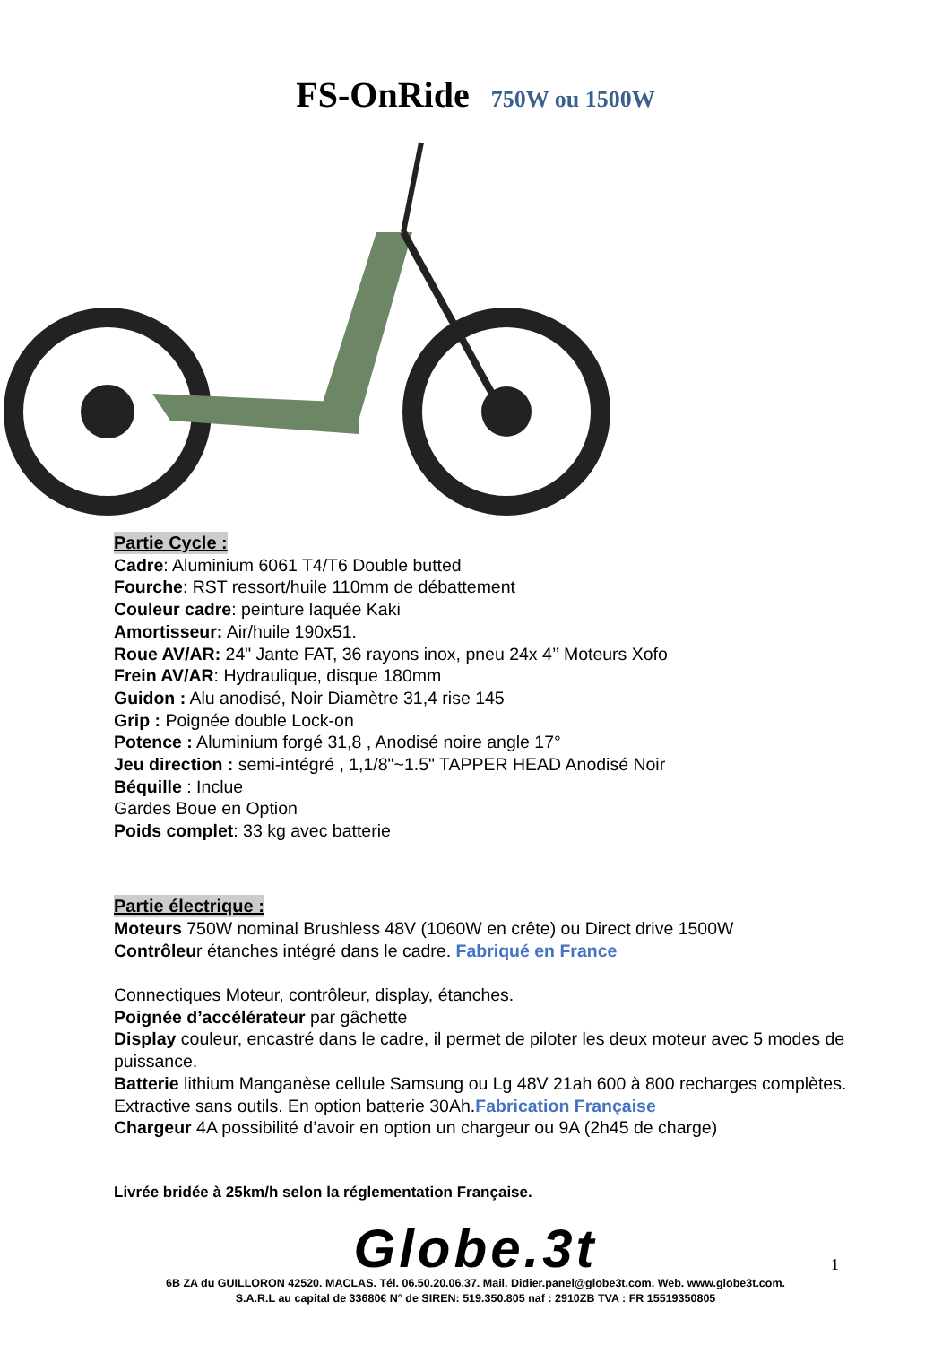FS-OnRide 750W ou 1500W
Partie Cycle :
Cadre: Aluminium 6061 T4/T6 Double butted
Fourche: RST ressort/huile 110mm de débattement
Couleur cadre: peinture laquée Kaki
Amortisseur: Air/huile 190x51.
Roue AV/AR: 24" Jante FAT, 36 rayons inox, pneu 24x 4’’ Moteurs Xofo
Frein AV/AR: Hydraulique, disque 180mm
Guidon : Alu anodisé, Noir Diamètre 31,4 rise 145
Grip : Poignée double Lock-on
Potence : Aluminium forgé 31,8 , Anodisé noire angle 17°
Jeu direction : semi-intégré , 1,1/8"~1.5" TAPPER HEAD Anodisé Noir
Béquille : Inclue
Gardes Boue en Option
Poids complet: 33 kg avec batterie
Partie électrique :
Moteurs 750W nominal Brushless 48V (1060W en crête) ou Direct drive 1500W
Contrôleur étanches intégré dans le cadre. Fabriqué en France
Connectiques Moteur, contrôleur, display, étanches.
Poignée d’accélérateur par gâchette
Display couleur, encastré dans le cadre, il permet de piloter les deux moteur avec 5 modes de puissance.
Batterie lithium Manganèse cellule Samsung ou Lg 48V 21ah 600 à 800 recharges complètes. Extractive sans outils. En option batterie 30Ah.Fabrication Française
Chargeur 4A possibilité d’avoir en option un chargeur ou 9A (2h45 de charge)
Livrée bridée à 25km/h selon la réglementation Française.
Globe.3t
1
6B ZA du GUILLORON 42520. MACLAS. Tél. 06.50.20.06.37. Mail. Didier.panel@globe3t.com. Web. www.globe3t.com.
S.A.R.L au capital de 33680€ N° de SIREN: 519.350.805 naf : 2910ZB TVA : FR 15519350805